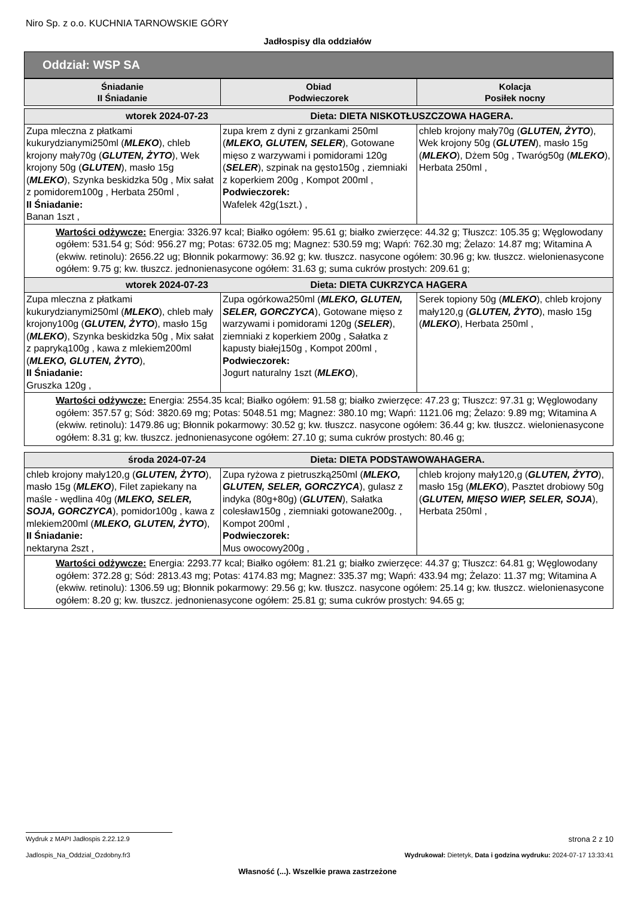Niro Sp. z o.o. KUCHNIA TARNOWSKIE GÓRY
Jadłospisy dla oddziałów
Oddział: WSP SA
| Śniadanie II Śniadanie | Obiad Podwieczorek | Kolacja Posiłek nocny |
| --- | --- | --- |
| wtorek 2024-07-23 Dieta: DIETA NISKOTŁUSZCZOWA HAGERA. | | |
| Zupa mleczna z płatkami kukurydzianymi250ml ( MLEKO ), chleb krojony mały70g ( GLUTEN, ŻYTO ), Wek krojony 50g ( GLUTEN ), masło 15g ( MLEKO ), Szynka beskidzka 50g , Mix sałat z pomidorem100g , Herbata 250ml , II Śniadanie: Banan 1szt , | zupa krem z dyni z grzankami 250ml ( MLEKO, GLUTEN, SELER ), Gotowane mięso z warzywami i pomidorami 120g ( SELER ), szpinak na gęsto150g , ziemniaki z koperkiem 200g , Kompot 200ml , Podwieczorek: Wafelek 42g(1szt.) , | chleb krojony mały70g ( GLUTEN, ŻYTO ), Wek krojony 50g ( GLUTEN ), masło 15g ( MLEKO ), Dżem 50g , Twaróg50g ( MLEKO ), Herbata 250ml , |
| Wartości odżywcze: Energia: 3326.97 kcal; Białko ogółem: 95.61 g; białko zwierzęce: 44.32 g; Tłuszcz: 105.35 g; Węglowodany ogółem: 531.54 g; Sód: 956.27 mg; Potas: 6732.05 mg; Magnez: 530.59 mg; Wapń: 762.30 mg; Żelazo: 14.87 mg; Witamina A (ekwiw. retinolu): 2656.22 ug; Błonnik pokarmowy: 36.92 g; kw. tłuszcz. nasycone ogółem: 30.96 g; kw. tłuszcz. wielonienasycone ogółem: 9.75 g; kw. tłuszcz. jednonienasycone ogółem: 31.63 g; suma cukrów prostych: 209.61 g; | | |
| wtorek 2024-07-23 Dieta: DIETA CUKRZYCA HAGERA | | |
| Zupa mleczna z płatkami kukurydzianymi250ml ( MLEKO ), chleb mały krojony100g ( GLUTEN, ŻYTO ), masło 15g ( MLEKO ), Szynka beskidzka 50g , Mix sałat z papryką100g , kawa z mlekiem200ml ( MLEKO, GLUTEN, ŻYTO ), II Śniadanie: Gruszka 120g , | Zupa ogórkowa250ml ( MLEKO, GLUTEN, SELER, GORCZYCA ), Gotowane mięso z warzywami i pomidorami 120g ( SELER ), ziemniaki z koperkiem 200g , Sałatka z kapusty białej150g , Kompot 200ml , Podwieczorek: Jogurt naturalny 1szt ( MLEKO ), | Serek topiony 50g ( MLEKO ), chleb krojony mały120,g ( GLUTEN, ŻYTO ), masło 15g ( MLEKO ), Herbata 250ml , |
| Wartości odżywcze: Energia: 2554.35 kcal; Białko ogółem: 91.58 g; białko zwierzęce: 47.23 g; Tłuszcz: 97.31 g; Węglowodany ogółem: 357.57 g; Sód: 3820.69 mg; Potas: 5048.51 mg; Magnez: 380.10 mg; Wapń: 1121.06 mg; Żelazo: 9.89 mg; Witamina A (ekwiw. retinolu): 1479.86 ug; Błonnik pokarmowy: 30.52 g; kw. tłuszcz. nasycone ogółem: 36.44 g; kw. tłuszcz. wielonienasycone ogółem: 8.31 g; kw. tłuszcz. jednonienasycone ogółem: 27.10 g; suma cukrów prostych: 80.46 g; | | |
| środa 2024-07-24 Dieta: DIETA PODSTAWOWAHAGERA. | | |
| chleb krojony mały120,g ( GLUTEN, ŻYTO ), masło 15g ( MLEKO ), Filet zapiekany na maśle - wędlina 40g ( MLEKO, SELER, SOJA, GORCZYCA ), pomidor100g , kawa z mlekiem200ml ( MLEKO, GLUTEN, ŻYTO ), II Śniadanie: nektaryna 2szt , | Zupa ryżowa z pietruszką250ml ( MLEKO, GLUTEN, SELER, GORCZYCA ), gulasz z indyka (80g+80g) ( GLUTEN ), Sałatka colesław150g , ziemniaki gotowane200g. , Kompot 200ml , Podwieczorek: Mus owocowy200g , | chleb krojony mały120,g ( GLUTEN, ŻYTO ), masło 15g ( MLEKO ), Pasztet drobiowy 50g ( GLUTEN, MIĘSO WIEP, SELER, SOJA ), Herbata 250ml , |
| Wartości odżywcze: Energia: 2293.77 kcal; Białko ogółem: 81.21 g; białko zwierzęce: 44.37 g; Tłuszcz: 64.81 g; Węglowodany ogółem: 372.28 g; Sód: 2813.43 mg; Potas: 4174.83 mg; Magnez: 335.37 mg; Wapń: 433.94 mg; Żelazo: 11.37 mg; Witamina A (ekwiw. retinolu): 1306.59 ug; Błonnik pokarmowy: 29.56 g; kw. tłuszcz. nasycone ogółem: 25.14 g; kw. tłuszcz. wielonienasycone ogółem: 8.20 g; kw. tłuszcz. jednonienasycone ogółem: 25.81 g; suma cukrów prostych: 94.65 g; | | |
Wydruk z MAPI Jadłospis 2.22.12.9 strona 2 z 10
Jadlospis_Na_Oddzial_Ozdobny.fr3 Wydrukował: Dietetyk, Data i godzina wydruku: 2024-07-17 13:33:41
Własność (...). Wszelkie prawa zastrzeżone